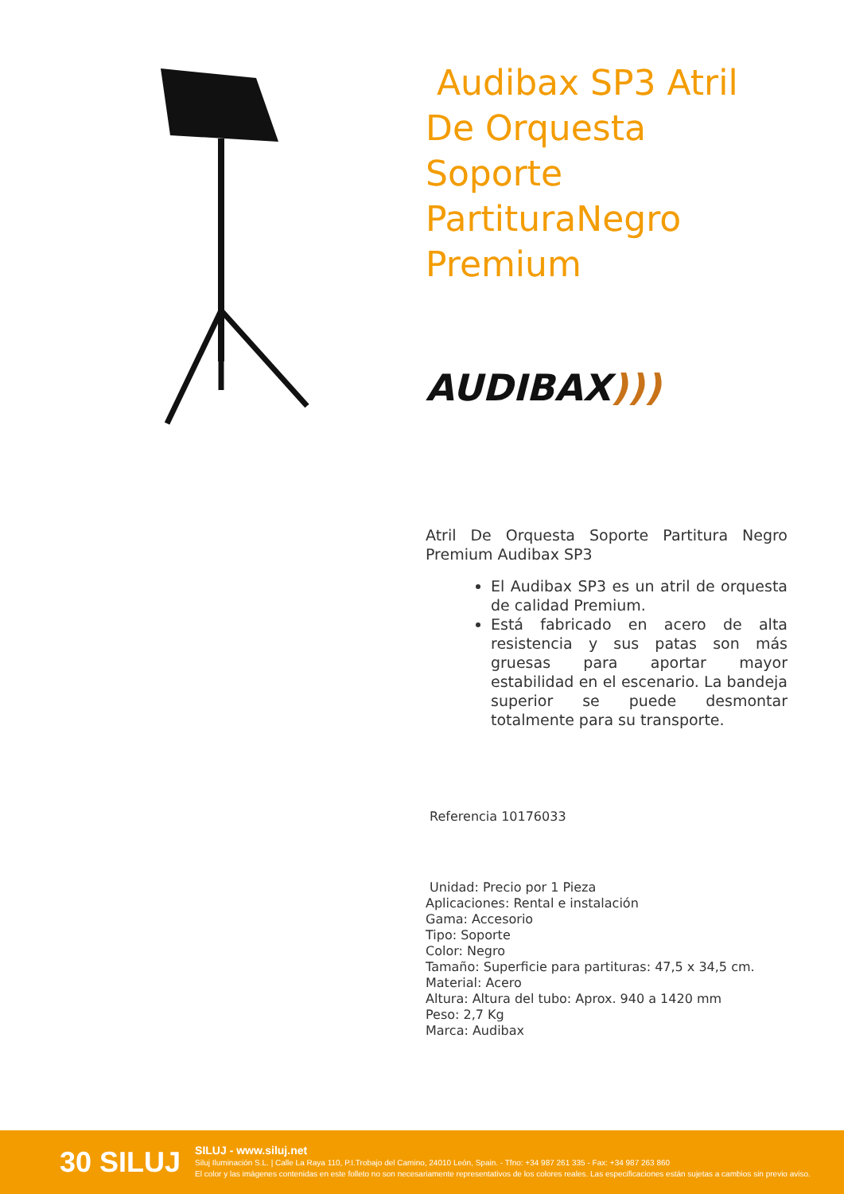Audibax SP3 Atril De Orquesta Soporte PartituraNegro Premium
AUDIBAX)))
Atril De Orquesta Soporte Partitura Negro Premium Audibax SP3
El Audibax SP3 es un atril de orquesta de calidad Premium.
Está fabricado en acero de alta resistencia y sus patas son más gruesas para aportar mayor estabilidad en el escenario. La bandeja superior se puede desmontar totalmente para su transporte.
Referencia 10176033
Unidad: Precio por 1 Pieza
Aplicaciones: Rental e instalación
Gama: Accesorio
Tipo: Soporte
Color: Negro
Tamaño: Superficie para partituras: 47,5 x 34,5 cm.
Material: Acero
Altura: Altura del tubo: Aprox. 940 a 1420 mm
Peso: 2,7 Kg
Marca: Audibax
30 SILUJ
SILUJ - www.siluj.net
Siluj Iluminación S.L. | Calle La Raya 110, P.I.Trobajo del Camino, 24010 León, Spain. - Tfno: +34 987 261 335 - Fax: +34 987 263 860
El color y las imágenes contenidas en este folleto no son necesariamente representativos de los colores reales. Las especificaciones están sujetas a cambios sin previo aviso.